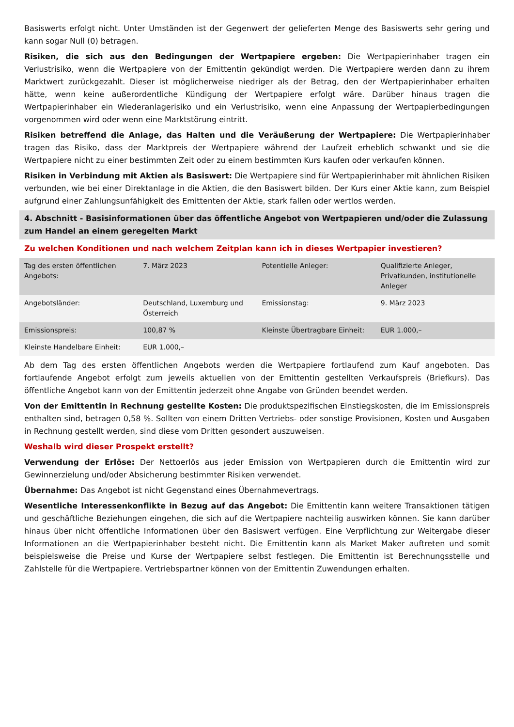Basiswerts erfolgt nicht. Unter Umständen ist der Gegenwert der gelieferten Menge des Basiswerts sehr gering und kann sogar Null (0) betragen.
Risiken, die sich aus den Bedingungen der Wertpapiere ergeben: Die Wertpapierinhaber tragen ein Verlustrisiko, wenn die Wertpapiere von der Emittentin gekündigt werden. Die Wertpapiere werden dann zu ihrem Marktwert zurückgezahlt. Dieser ist möglicherweise niedriger als der Betrag, den der Wertpapierinhaber erhalten hätte, wenn keine außerordentliche Kündigung der Wertpapiere erfolgt wäre. Darüber hinaus tragen die Wertpapierinhaber ein Wiederanlagerisiko und ein Verlustrisiko, wenn eine Anpassung der Wertpapierbedingungen vorgenommen wird oder wenn eine Marktstörung eintritt.
Risiken betreffend die Anlage, das Halten und die Veräußerung der Wertpapiere: Die Wertpapierinhaber tragen das Risiko, dass der Marktpreis der Wertpapiere während der Laufzeit erheblich schwankt und sie die Wertpapiere nicht zu einer bestimmten Zeit oder zu einem bestimmten Kurs kaufen oder verkaufen können.
Risiken in Verbindung mit Aktien als Basiswert: Die Wertpapiere sind für Wertpapierinhaber mit ähnlichen Risiken verbunden, wie bei einer Direktanlage in die Aktien, die den Basiswert bilden. Der Kurs einer Aktie kann, zum Beispiel aufgrund einer Zahlungsunfähigkeit des Emittenten der Aktie, stark fallen oder wertlos werden.
4. Abschnitt - Basisinformationen über das öffentliche Angebot von Wertpapieren und/oder die Zulassung zum Handel an einem geregelten Markt
Zu welchen Konditionen und nach welchem Zeitplan kann ich in dieses Wertpapier investieren?
| Tag des ersten öffentlichen Angebots: | 7. März 2023 | Potentielle Anleger: | Qualifizierte Anleger, Privatkunden, institutionelle Anleger |
| Angebotsländer: | Deutschland, Luxemburg und Österreich | Emissionstag: | 9. März 2023 |
| Emissionspreis: | 100,87 % | Kleinste Übertragbare Einheit: | EUR 1.000,– |
| Kleinste Handelbare Einheit: | EUR 1.000,– | | |
Ab dem Tag des ersten öffentlichen Angebots werden die Wertpapiere fortlaufend zum Kauf angeboten. Das fortlaufende Angebot erfolgt zum jeweils aktuellen von der Emittentin gestellten Verkaufspreis (Briefkurs). Das öffentliche Angebot kann von der Emittentin jederzeit ohne Angabe von Gründen beendet werden.
Von der Emittentin in Rechnung gestellte Kosten: Die produktspezifischen Einstiegskosten, die im Emissionspreis enthalten sind, betragen 0,58 %. Sollten von einem Dritten Vertriebs- oder sonstige Provisionen, Kosten und Ausgaben in Rechnung gestellt werden, sind diese vom Dritten gesondert auszuweisen.
Weshalb wird dieser Prospekt erstellt?
Verwendung der Erlöse: Der Nettoerlös aus jeder Emission von Wertpapieren durch die Emittentin wird zur Gewinnerzielung und/oder Absicherung bestimmter Risiken verwendet.
Übernahme: Das Angebot ist nicht Gegenstand eines Übernahmevertrags.
Wesentliche Interessenkonflikte in Bezug auf das Angebot: Die Emittentin kann weitere Transaktionen tätigen und geschäftliche Beziehungen eingehen, die sich auf die Wertpapiere nachteilig auswirken können. Sie kann darüber hinaus über nicht öffentliche Informationen über den Basiswert verfügen. Eine Verpflichtung zur Weitergabe dieser Informationen an die Wertpapierinhaber besteht nicht. Die Emittentin kann als Market Maker auftreten und somit beispielsweise die Preise und Kurse der Wertpapiere selbst festlegen. Die Emittentin ist Berechnungsstelle und Zahlstelle für die Wertpapiere. Vertriebspartner können von der Emittentin Zuwendungen erhalten.